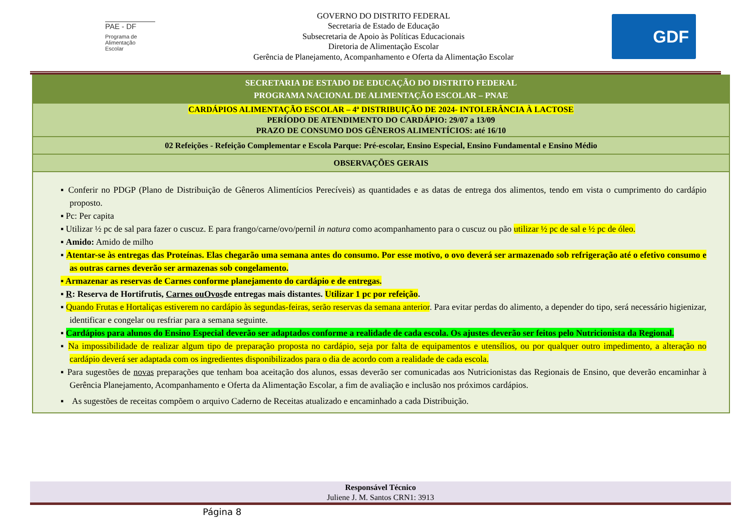PAE - DF
Programa de Alimentação Escolar
GOVERNO DO DISTRITO FEDERAL
Secretaria de Estado de Educação
Subsecretaria de Apoio às Políticas Educacionais
Diretoria de Alimentação Escolar
Gerência de Planejamento, Acompanhamento e Oferta da Alimentação Escolar
GDF
| SECRETARIA DE ESTADO DE EDUCAÇÃO DO DISTRITO FEDERAL PROGRAMA NACIONAL DE ALIMENTAÇÃO ESCOLAR – PNAE |
| CARDÁPIOS ALIMENTAÇÃO ESCOLAR – 4ª DISTRIBUIÇÃO DE 2024- INTOLERÂNCIA À LACTOSE PERÍODO DE ATENDIMENTO DO CARDÁPIO: 29/07 a 13/09 PRAZO DE CONSUMO DOS GÊNEROS ALIMENTÍCIOS: até 16/10 |
| 02 Refeições - Refeição Complementar e Escola Parque: Pré-escolar, Ensino Especial, Ensino Fundamental e Ensino Médio |
| OBSERVAÇÕES GERAIS |
| ▪ Conferir no PDGP (Plano de Distribuição de Gêneros Alimentícios Perecíveis) as quantidades e as datas de entrega dos alimentos, tendo em vista o cumprimento do cardápio proposto. ▪ Pc: Per capita ▪ Utilizar ½ pc de sal para fazer o cuscuz. E para frango/carne/ovo/pernil in natura como acompanhamento para o cuscuz ou pão utilizar ½ pc de sal e ½ pc de óleo. ▪ Amido: Amido de milho ▪ Atentar-se às entregas das Proteínas. Elas chegarão uma semana antes do consumo. Por esse motivo, o ovo deverá ser armazenado sob refrigeração até o efetivo consumo e as outras carnes deverão ser armazenas sob congelamento. ▪ Armazenar as reservas de Carnes conforme planejamento do cardápio e de entregas. ▪ R : Reserva de Hortifrutis, Carnes ou Ovos de entregas mais distantes. Utilizar 1 pc por refeição . ▪ Quando Frutas e Hortaliças estiverem no cardápio às segundas-feiras, serão reservas da semana anterior . Para evitar perdas do alimento, a depender do tipo, será necessário higienizar, identificar e congelar ou resfriar para a semana seguinte. ▪ Cardápios para alunos do Ensino Especial deverão ser adaptados conforme a realidade de cada escola. Os ajustes deverão ser feitos pelo Nutricionista da Regional. ▪ Na impossibilidade de realizar algum tipo de preparação proposta no cardápio, seja por falta de equipamentos e utensílios, ou por qualquer outro impedimento, a alteração no cardápio deverá ser adaptada com os ingredientes disponibilizados para o dia de acordo com a realidade de cada escola. ▪ Para sugestões de novas preparações que tenham boa aceitação dos alunos, essas deverão ser comunicadas aos Nutricionistas das Regionais de Ensino, que deverão encaminhar à Gerência Planejamento, Acompanhamento e Oferta da Alimentação Escolar, a fim de avaliação e inclusão nos próximos cardápios. ▪ As sugestões de receitas compõem o arquivo Caderno de Receitas atualizado e encaminhado a cada Distribuição. |
Responsável Técnico
Juliene J. M. Santos CRN1: 3913
Página 8